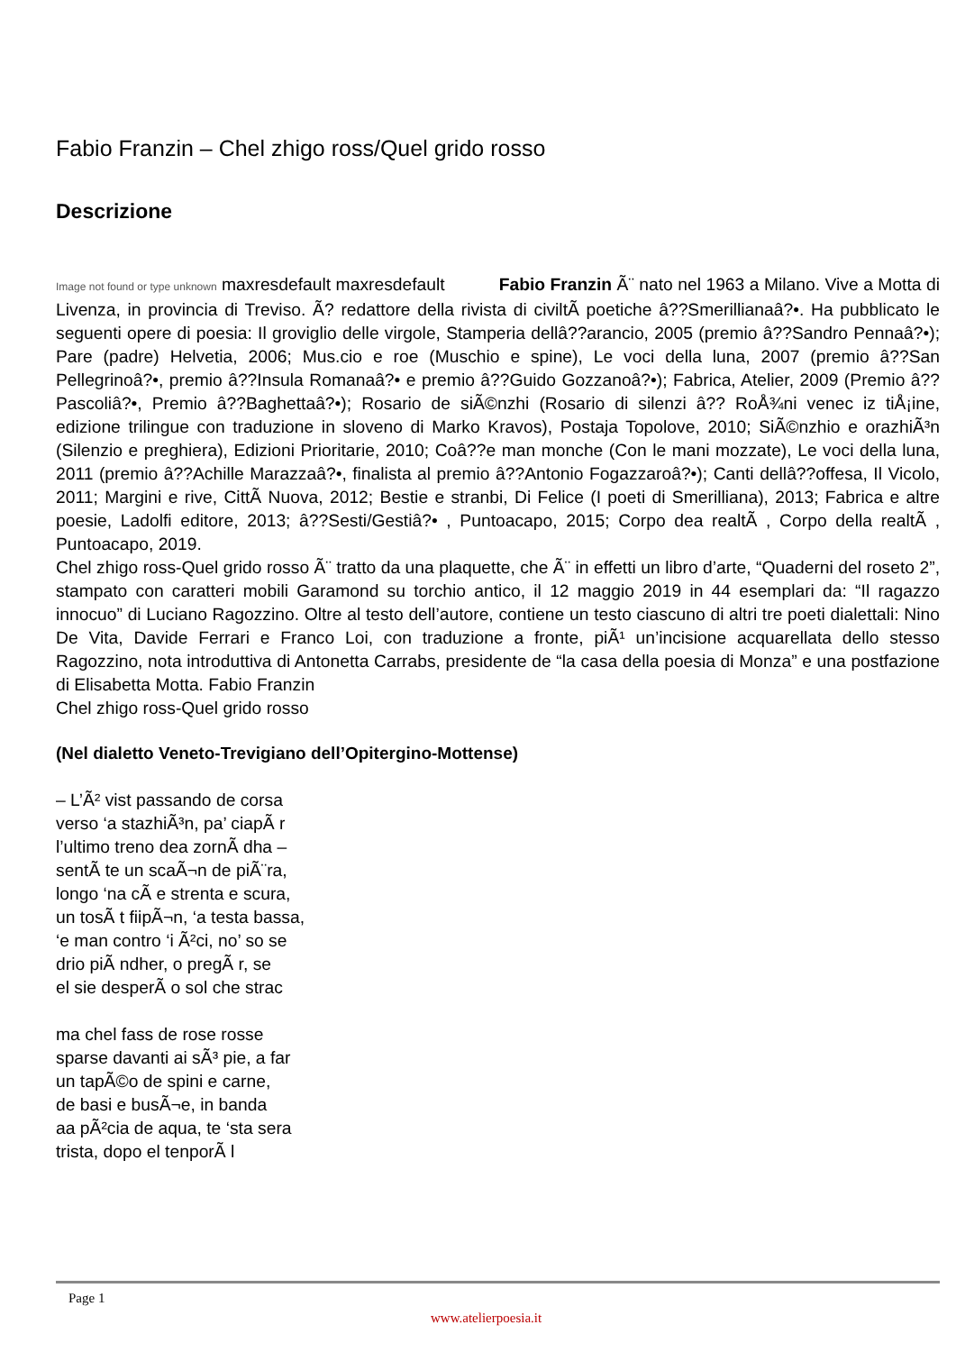Fabio Franzin – Chel zhigo ross/Quel grido rosso
Descrizione
Image not found or type unknown maxresdefault maxresdefault Fabio Franzin Ã¨ nato nel 1963 a Milano. Vive a Motta di Livenza, in provincia di Treviso. Ã? redattore della rivista di civiltÃ poetiche â??Smerillianaâ?•. Ha pubblicato le seguenti opere di poesia: Il groviglio delle virgole, Stamperia dellâ??arancio, 2005 (premio â??Sandro Pennaâ?•); Pare (padre) Helvetia, 2006; Mus.cio e roe (Muschio e spine), Le voci della luna, 2007 (premio â??San Pellegrinoâ?•, premio â??Insula Romanaâ?• e premio â??Guido Gozzanoâ?•); Fabrica, Atelier, 2009 (Premio â??Pascoliâ?•, Premio â??Baghettaâ?•); Rosario de siÃ©nzhi (Rosario di silenzi â?? RoÅ¾ni venec iz tiÅ¡ine, edizione trilingue con traduzione in sloveno di Marko Kravos), Postaja Topolove, 2010; SiÃ©nzhio e orazhiÃ³n (Silenzio e preghiera), Edizioni Prioritarie, 2010; Coâ??e man monche (Con le mani mozzate), Le voci della luna, 2011 (premio â??Achille Marazzaâ?•, finalista al premio â??Antonio Fogazzaroâ?•); Canti dellâ??offesa, Il Vicolo, 2011; Margini e rive, CittÃ Nuova, 2012; Bestie e stranbi, Di Felice (I poeti di Smerilliana), 2013; Fabrica e altre poesie, Ladolfi editore, 2013; â??Sesti/Gestiâ?• , Puntoacapo, 2015; Corpo dea realtÃ , Corpo della realtÃ , Puntoacapo, 2019.
Chel zhigo ross-Quel grido rosso Ã¨ tratto da una plaquette, che Ã¨ in effetti un libro d’arte, “Quaderni del roseto 2”, stampato con caratteri mobili Garamond su torchio antico, il 12 maggio 2019 in 44 esemplari da: “Il ragazzo innocuo” di Luciano Ragozzino. Oltre al testo dell’autore, contiene un testo ciascuno di altri tre poeti dialettali: Nino De Vita, Davide Ferrari e Franco Loi, con traduzione a fronte, piÃ¹ un’incisione acquarellata dello stesso Ragozzino, nota introduttiva di Antonetta Carrabs, presidente de “la casa della poesia di Monza” e una postfazione di Elisabetta Motta. Fabio Franzin
Chel zhigo ross-Quel grido rosso
(Nel dialetto Veneto-Trevigiano dell’Opitergino-Mottense)
– L’Ã² vist passando de corsa
verso ‘a stazhiÃ³n, pa’ ciapÃ r
l’ultimo treno dea zornÃ dha –
sentÃ te un scaÃ¬n de piÃ¨ra,
longo ‘na cÃ e strenta e scura,
un tosÃ t fiipÃ¬n, ‘a testa bassa,
‘e man contro ‘i Ã²ci, no’ so se
drio piÃ ndher, o pregÃ r, se
el sie desperÃ o sol che strac
ma chel fass de rose rosse
sparse davanti ai sÃ³ pie, a far
un tapÃ©o de spini e carne,
de basi e busÃ¬e, in banda
aa pÃ²cia de aqua, te ‘sta sera
trista, dopo el tenporÃ l
Page 1
www.atelierpoesia.it